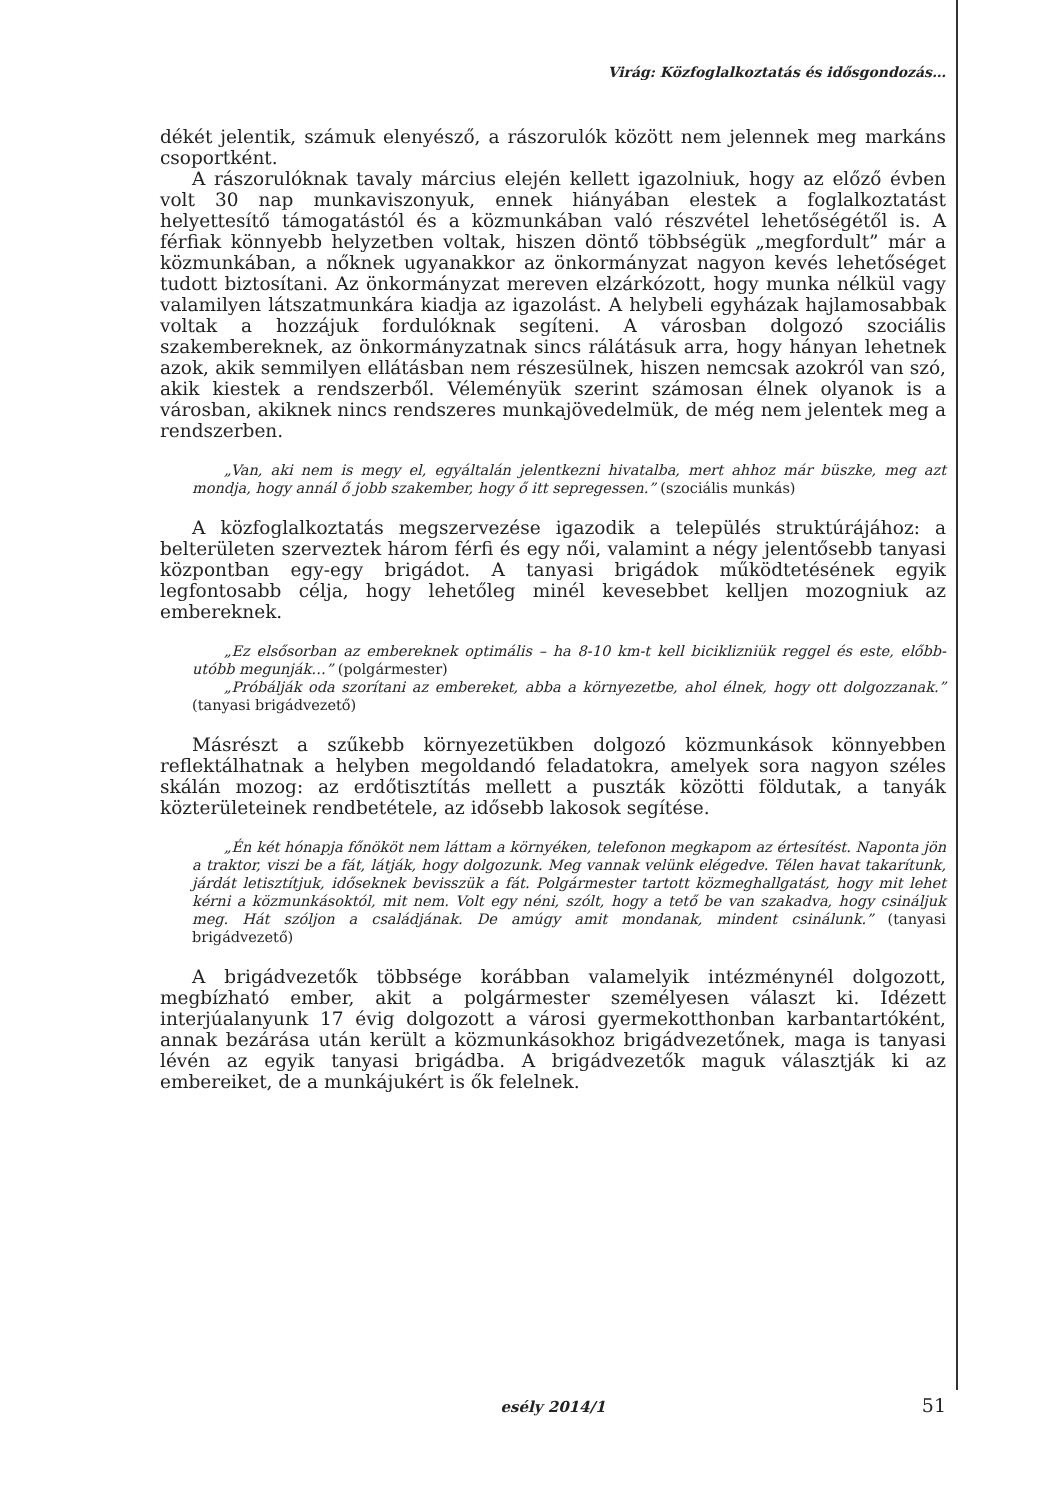Virág: Közfoglalkoztatás és idősgondozás…
dékét jelentik, számuk elenyésző, a rászorulók között nem jelennek meg markáns csoportként.
A rászorulóknak tavaly március elején kellett igazolniuk, hogy az előző évben volt 30 nap munkaviszonyuk, ennek hiányában elestek a foglalkoztatást helyettesítő támogatástól és a közmunkában való részvétel lehetőségétől is. A férfiak könnyebb helyzetben voltak, hiszen döntő többségük „megfordult” már a közmunkában, a nőknek ugyanakkor az önkormányzat nagyon kevés lehetőséget tudott biztosítani. Az önkormányzat mereven elzárkózott, hogy munka nélkül vagy valamilyen látszatmunkára kiadja az igazolást. A helybeli egyházak hajlamosabbak voltak a hozzájuk fordulóknak segíteni. A városban dolgozó szociális szakembereknek, az önkormányzatnak sincs rálátásuk arra, hogy hányan lehetnek azok, akik semmilyen ellátásban nem részesülnek, hiszen nemcsak azokról van szó, akik kiestek a rendszerből. Véleményük szerint számosan élnek olyanok is a városban, akiknek nincs rendszeres munkajövedelmük, de még nem jelentek meg a rendszerben.
„Van, aki nem is megy el, egyáltalán jelentkezni hivatalba, mert ahhoz már büszke, meg azt mondja, hogy annál ő jobb szakember, hogy ő itt sepregessen.” (szociális munkás)
A közfoglalkoztatás megszervezése igazodik a település struktúrájához: a belterületen szerveztek három férfi és egy női, valamint a négy jelentősebb tanyasi központban egy-egy brigádot. A tanyasi brigádok működtetésének egyik legfontosabb célja, hogy lehetőleg minél kevesebbet kelljen mozogniuk az embereknek.
„Ez elsősorban az embereknek optimális – ha 8-10 km-t kell biciklizniük reggel és este, előbb-utóbb megunják…” (polgármester)
„Próbálják oda szorítani az embereket, abba a környezetbe, ahol élnek, hogy ott dolgozzanak.” (tanyasi brigádvezető)
Másrészt a szűkebb környezetükben dolgozó közmunkások könnyebben reflektálhatnak a helyben megoldandó feladatokra, amelyek sora nagyon széles skálán mozog: az erdőtisztítás mellett a puszták közötti földutak, a tanyák közterületeinek rendbetétele, az idősebb lakosok segítése.
„Én két hónapja főnököt nem láttam a környéken, telefonon megkapom az értesítést. Naponta jön a traktor, viszi be a fát, látják, hogy dolgozunk. Meg vannak velünk elégedve. Télen havat takarítunk, járdát letisztítjuk, időseknek bevisszük a fát. Polgármester tartott közmeghallgatást, hogy mit lehet kérni a közmunkásoktól, mit nem. Volt egy néni, szólt, hogy a tető be van szakadva, hogy csináljuk meg. Hát szóljon a családjának. De amúgy amit mondanak, mindent csinálunk.” (tanyasi brigádvezető)
A brigádvezetők többsége korábban valamelyik intézménynél dolgozott, megbízható ember, akit a polgármester személyesen választ ki. Idézett interjúalanyunk 17 évig dolgozott a városi gyermekotthonban karbantartóként, annak bezárása után került a közmunkásokhoz brigádvezetőnek, maga is tanyasi lévén az egyik tanyasi brigádba. A brigádvezetők maguk választják ki az embereiket, de a munkájukért is ők felelnek.
esély 2014/1
51